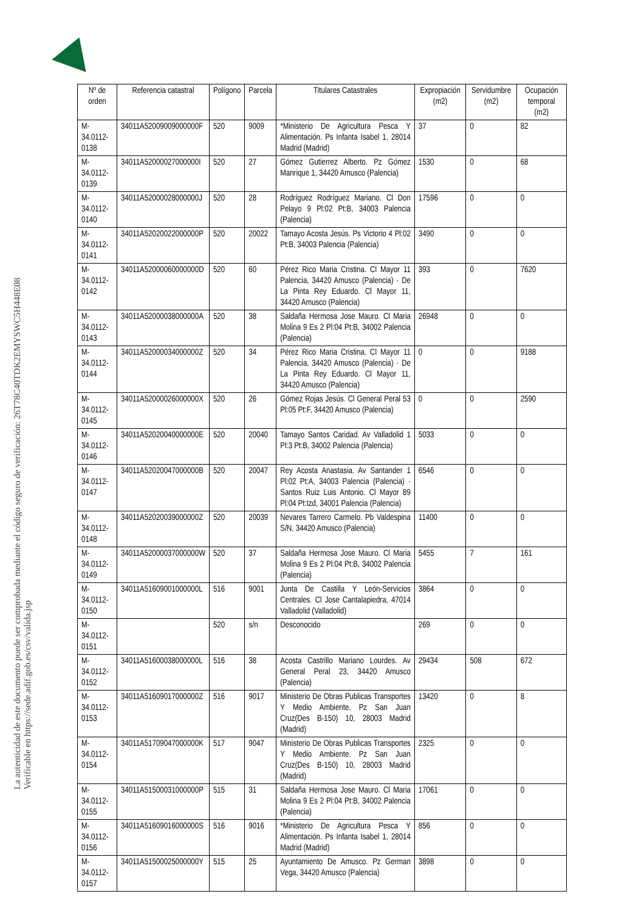La autenticidad de este documento puede ser comprobada mediante el código seguro de verificación: 26T78C40TDK2EMYSWC5H448E08
Verificable en https://sede.adif.gob.es/csv/valida.jsp
| Nº de orden | Referencia catastral | Polígono | Parcela | Titulares Catastrales | Expropiación (m2) | Servidumbre (m2) | Ocupación temporal (m2) |
| --- | --- | --- | --- | --- | --- | --- | --- |
| M-34.0112-0138 | 34011A52009009000000F | 520 | 9009 | *Ministerio De Agricultura Pesca Y Alimentación. Ps Infanta Isabel 1, 28014 Madrid (Madrid) | 37 | 0 | 82 |
| M-34.0112-0139 | 34011A52000027000000I | 520 | 27 | Gómez Gutierrez Alberto. Pz Gómez Manrique 1, 34420 Amusco (Palencia) | 1530 | 0 | 68 |
| M-34.0112-0140 | 34011A52000028000000J | 520 | 28 | Rodríguez Rodríguez Mariano. Cl Don Pelayo 9 Pl:02 Pt:B, 34003 Palencia (Palencia) | 17596 | 0 | 0 |
| M-34.0112-0141 | 34011A52020022000000P | 520 | 20022 | Tamayo Acosta Jesús. Ps Victorio 4 Pl:02 Pt:B, 34003 Palencia (Palencia) | 3490 | 0 | 0 |
| M-34.0112-0142 | 34011A52000060000000D | 520 | 60 | Pérez Rico Maria Cristina. Cl Mayor 11 Palencia, 34420 Amusco (Palencia) · De La Pinta Rey Eduardo. Cl Mayor 11, 34420 Amusco (Palencia) | 393 | 0 | 7620 |
| M-34.0112-0143 | 34011A52000038000000A | 520 | 38 | Saldaña Hermosa Jose Mauro. Cl Maria Molina 9 Es 2 Pl:04 Pt:B, 34002 Palencia (Palencia) | 26948 | 0 | 0 |
| M-34.0112-0144 | 34011A52000034000000Z | 520 | 34 | Pérez Rico Maria Cristina. Cl Mayor 11 Palencia, 34420 Amusco (Palencia) · De La Pinta Rey Eduardo. Cl Mayor 11, 34420 Amusco (Palencia) | 0 | 0 | 9188 |
| M-34.0112-0145 | 34011A52000026000000X | 520 | 26 | Gómez Rojas Jesús. Cl General Peral 53 Pl:05 Pt:F, 34420 Amusco (Palencia) | 0 | 0 | 2590 |
| M-34.0112-0146 | 34011A52020040000000E | 520 | 20040 | Tamayo Santos Caridad. Av Valladolid 1 Pl:3 Pt:B, 34002 Palencia (Palencia) | 5033 | 0 | 0 |
| M-34.0112-0147 | 34011A52020047000000B | 520 | 20047 | Rey Acosta Anastasia. Av Santander 1 Pl:02 Pt:A, 34003 Palencia (Palencia) · Santos Ruiz Luis Antonio. Cl Mayor 89 Pl:04 Pt:Izd, 34001 Palencia (Palencia) | 6546 | 0 | 0 |
| M-34.0112-0148 | 34011A52020039000000Z | 520 | 20039 | Nevares Tarrero Carmelo. Pb Valdespina S/N, 34420 Amusco (Palencia) | 11400 | 0 | 0 |
| M-34.0112-0149 | 34011A52000037000000W | 520 | 37 | Saldaña Hermosa Jose Mauro. Cl Maria Molina 9 Es 2 Pl:04 Pt:B, 34002 Palencia (Palencia) | 5455 | 7 | 161 |
| M-34.0112-0150 | 34011A51609001000000L | 516 | 9001 | Junta De Castilla Y León-Servicios Centrales. Cl Jose Cantalapiedra, 47014 Valladolid (Valladolid) | 3864 | 0 | 0 |
| M-34.0112-0151 | | 520 | s/n | Desconocido | 269 | 0 | 0 |
| M-34.0112-0152 | 34011A51600038000000L | 516 | 38 | Acosta Castrillo Mariano Lourdes. Av General Peral 23, 34420 Amusco (Palencia) | 29434 | 508 | 672 |
| M-34.0112-0153 | 34011A51609017000000Z | 516 | 9017 | Ministerio De Obras Publicas Transportes Y Medio Ambiente. Pz San Juan Cruz(Des B-150) 10, 28003 Madrid (Madrid) | 13420 | 0 | 8 |
| M-34.0112-0154 | 34011A51709047000000K | 517 | 9047 | Ministerio De Obras Publicas Transportes Y Medio Ambiente. Pz San Juan Cruz(Des B-150) 10, 28003 Madrid (Madrid) | 2325 | 0 | 0 |
| M-34.0112-0155 | 34011A51500031000000P | 515 | 31 | Saldaña Hermosa Jose Mauro. Cl Maria Molina 9 Es 2 Pl:04 Pt:B, 34002 Palencia (Palencia) | 17061 | 0 | 0 |
| M-34.0112-0156 | 34011A51609016000000S | 516 | 9016 | *Ministerio De Agricultura Pesca Y Alimentación. Ps Infanta Isabel 1, 28014 Madrid (Madrid) | 856 | 0 | 0 |
| M-34.0112-0157 | 34011A51500025000000Y | 515 | 25 | Ayuntamiento De Amusco. Pz German Vega, 34420 Amusco (Palencia) | 3898 | 0 | 0 |